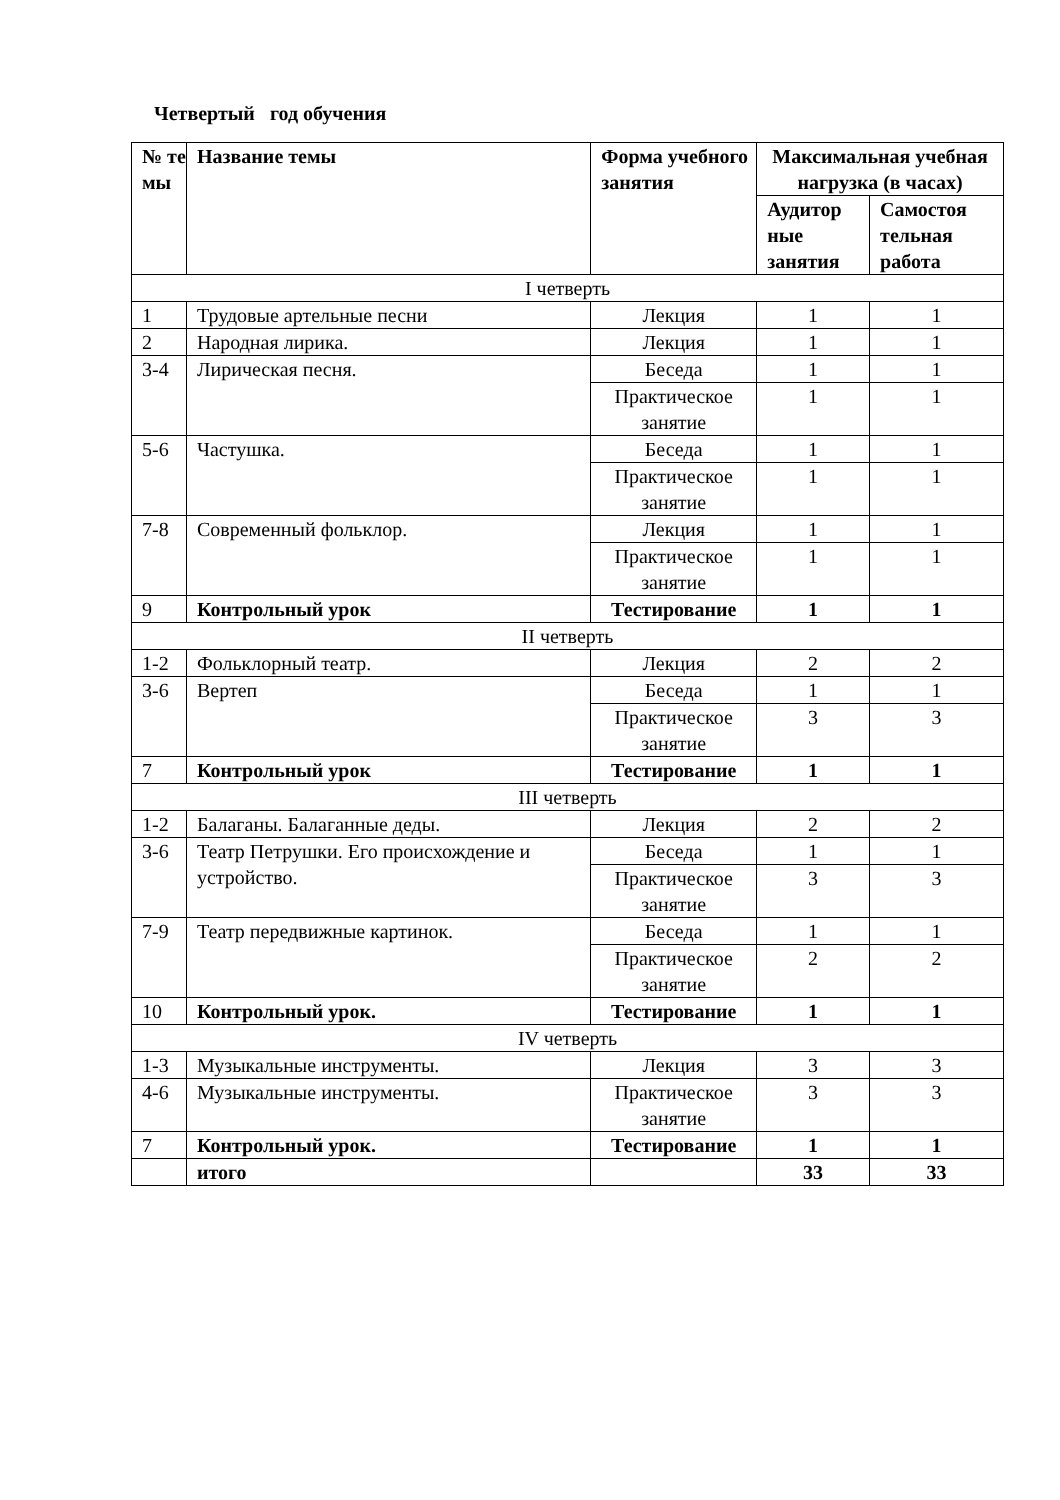Четвертый год обучения
| № те мы | Название темы | Форма учебного занятия | Максимальная учебная нагрузка (в часах) | |
| --- | --- | --- | --- | --- |
| | | | Аудитор ные занятия | Самостоя тельная работа |
| I четверть | | | | |
| 1 | Трудовые артельные песни | Лекция | 1 | 1 |
| 2 | Народная лирика. | Лекция | 1 | 1 |
| 3-4 | Лирическая песня. | Беседа | 1 | 1 |
| | | Практическое занятие | 1 | 1 |
| 5-6 | Частушка. | Беседа | 1 | 1 |
| | | Практическое занятие | 1 | 1 |
| 7-8 | Современный фольклор. | Лекция | 1 | 1 |
| | | Практическое занятие | 1 | 1 |
| 9 | Контрольный урок | Тестирование | 1 | 1 |
| II четверть | | | | |
| 1-2 | Фольклорный театр. | Лекция | 2 | 2 |
| 3-6 | Вертеп | Беседа | 1 | 1 |
| | | Практическое занятие | 3 | 3 |
| 7 | Контрольный урок | Тестирование | 1 | 1 |
| III четверть | | | | |
| 1-2 | Балаганы. Балаганные деды. | Лекция | 2 | 2 |
| 3-6 | Театр Петрушки. Его происхождение и устройство. | Беседа | 1 | 1 |
| | | Практическое занятие | 3 | 3 |
| 7-9 | Театр передвижные картинок. | Беседа | 1 | 1 |
| | | Практическое занятие | 2 | 2 |
| 10 | Контрольный урок. | Тестирование | 1 | 1 |
| IV четверть | | | | |
| 1-3 | Музыкальные инструменты. | Лекция | 3 | 3 |
| 4-6 | Музыкальные инструменты. | Практическое занятие | 3 | 3 |
| 7 | Контрольный урок. | Тестирование | 1 | 1 |
| | итого | | 33 | 33 |